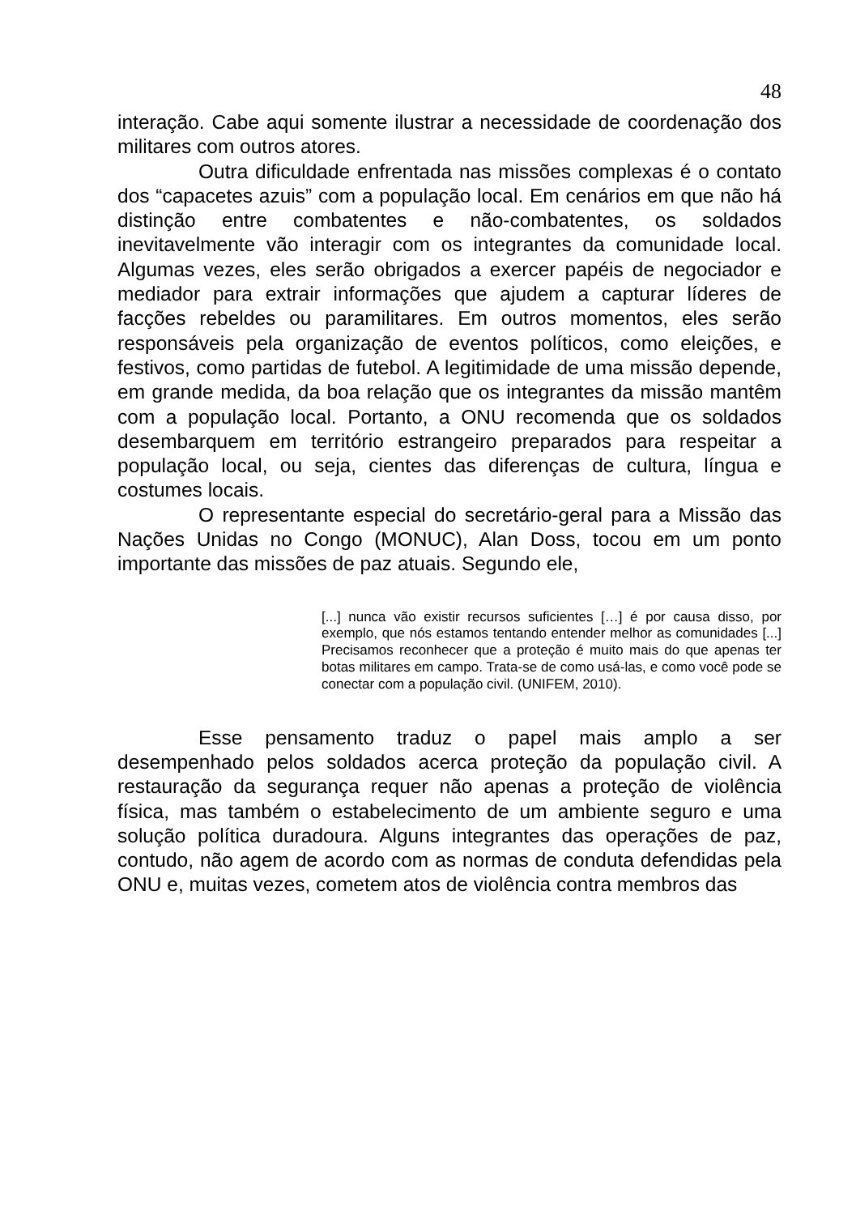48
interação. Cabe aqui somente ilustrar a necessidade de coordenação dos militares com outros atores.
Outra dificuldade enfrentada nas missões complexas é o contato dos “capacetes azuis” com a população local. Em cenários em que não há distinção entre combatentes e não-combatentes, os soldados inevitavelmente vão interagir com os integrantes da comunidade local. Algumas vezes, eles serão obrigados a exercer papéis de negociador e mediador para extrair informações que ajudem a capturar líderes de facções rebeldes ou paramilitares. Em outros momentos, eles serão responsáveis pela organização de eventos políticos, como eleições, e festivos, como partidas de futebol. A legitimidade de uma missão depende, em grande medida, da boa relação que os integrantes da missão mantêm com a população local. Portanto, a ONU recomenda que os soldados desembarquem em território estrangeiro preparados para respeitar a população local, ou seja, cientes das diferenças de cultura, língua e costumes locais.
O representante especial do secretário-geral para a Missão das Nações Unidas no Congo (MONUC), Alan Doss, tocou em um ponto importante das missões de paz atuais. Segundo ele,
[...] nunca vão existir recursos suficientes […] é por causa disso, por exemplo, que nós estamos tentando entender melhor as comunidades [...] Precisamos reconhecer que a proteção é muito mais do que apenas ter botas militares em campo. Trata-se de como usá-las, e como você pode se conectar com a população civil. (UNIFEM, 2010).
Esse pensamento traduz o papel mais amplo a ser desempenhado pelos soldados acerca proteção da população civil. A restauração da segurança requer não apenas a proteção de violência física, mas também o estabelecimento de um ambiente seguro e uma solução política duradoura. Alguns integrantes das operações de paz, contudo, não agem de acordo com as normas de conduta defendidas pela ONU e, muitas vezes, cometem atos de violência contra membros das